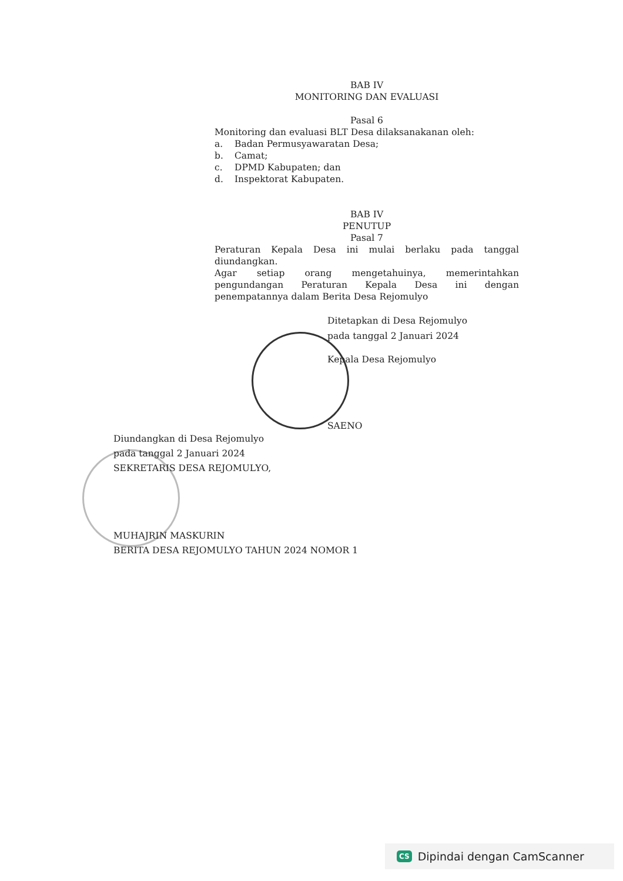BAB IV
MONITORING DAN EVALUASI
Pasal 6
Monitoring dan evaluasi BLT Desa dilaksanakanan oleh:
a. Badan Permusyawaratan Desa;
b. Camat;
c. DPMD Kabupaten; dan
d. Inspektorat Kabupaten.
BAB IV
PENUTUP
Pasal 7
Peraturan Kepala Desa ini mulai berlaku pada tanggal diundangkan.
Agar setiap orang mengetahuinya, memerintahkan pengundangan Peraturan Kepala Desa ini dengan penempatannya dalam Berita Desa Rejomulyo
Ditetapkan di Desa Rejomulyo
pada tanggal 2 Januari 2024
Kepala Desa Rejomulyo
SAENO
Diundangkan di Desa Rejomulyo
pada tanggal 2 Januari 2024
SEKRETARIS DESA REJOMULYO,
MUHAJRIN MASKURIN
BERITA DESA REJOMULYO TAHUN 2024 NOMOR 1
CS Dipindai dengan CamScanner